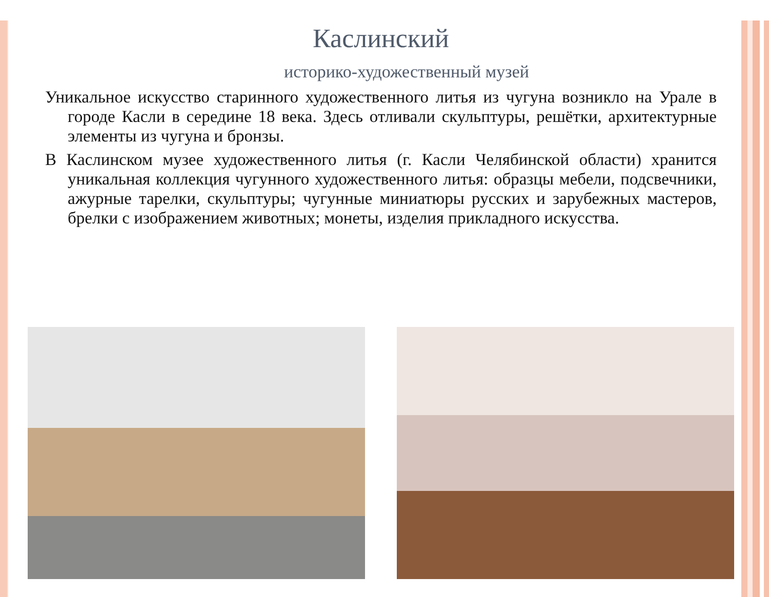Каслинский
историко-художественный музей
Уникальное искусство старинного художественного литья из чугуна возникло на Урале в городе Касли в середине 18 века. Здесь отливали скульптуры, решётки, архитектурные элементы из чугуна и бронзы.
В Каслинском музее художественного литья (г. Касли Челябинской области) хранится уникальная коллекция чугунного художественного литья: образцы мебели, подсвечники, ажурные тарелки, скульптуры; чугунные миниатюры русских и зарубежных мастеров, брелки с изображением животных; монеты, изделия прикладного искусства.